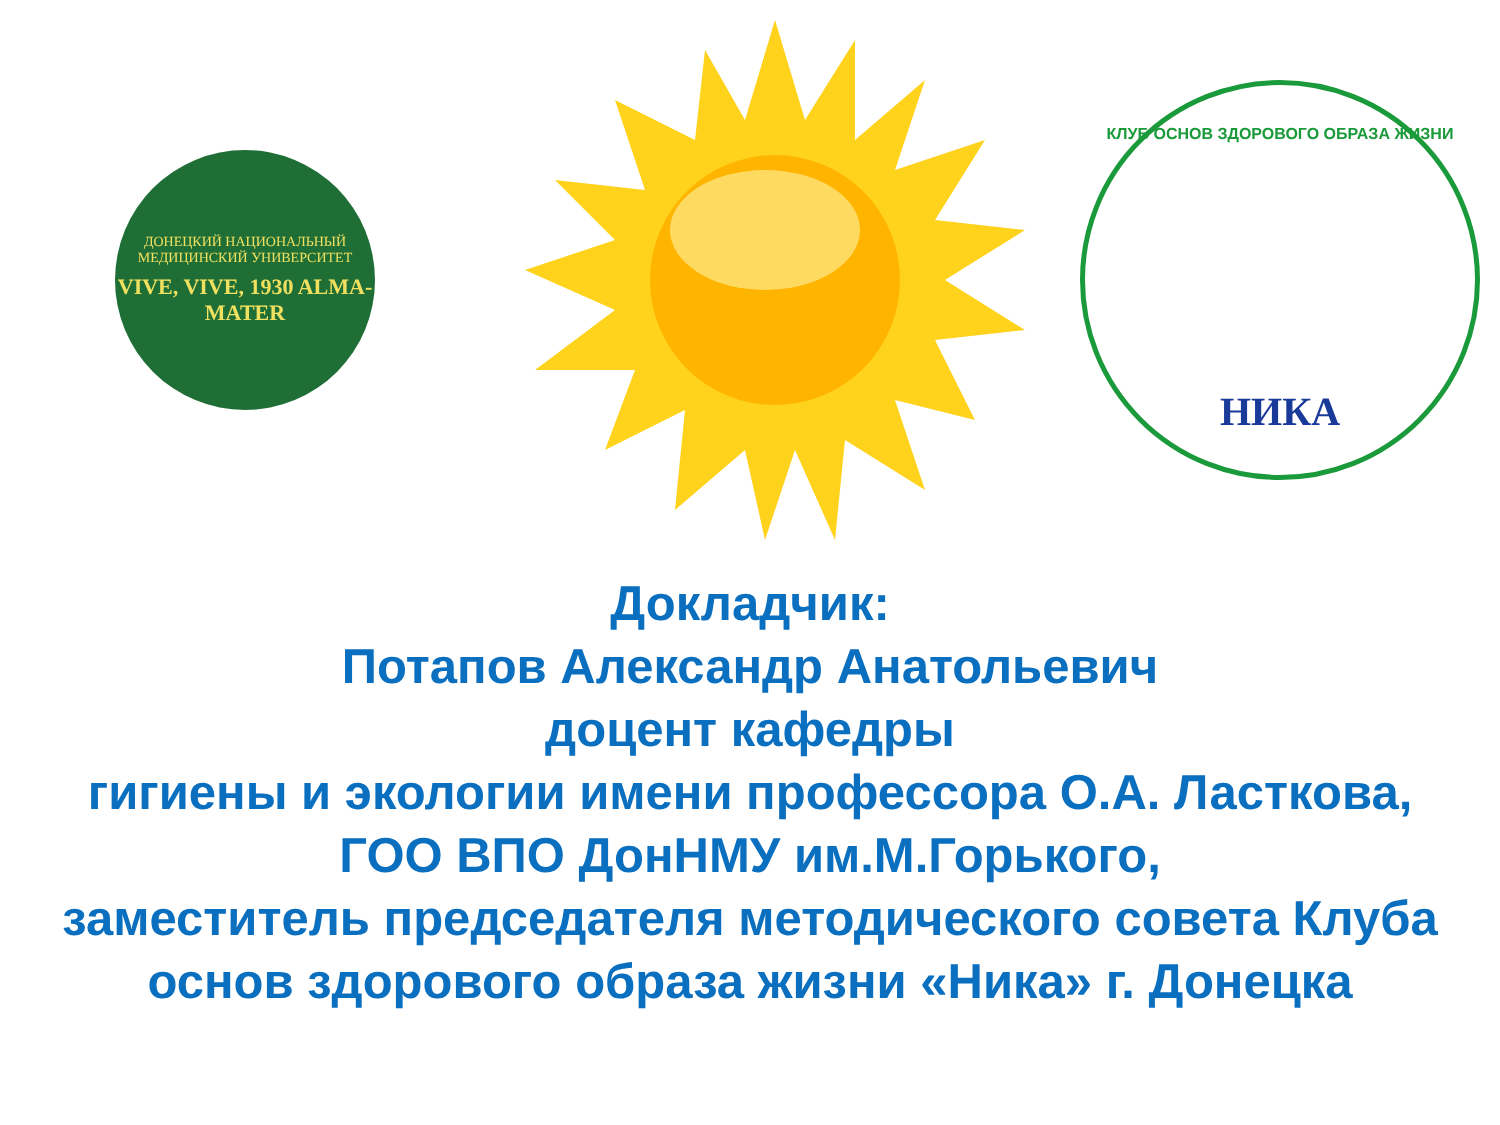ДОНЕЦКИЙ НАЦИОНАЛЬНЫЙ
МЕДИЦИНСКИЙ УНИВЕРСИТЕТ
VIVE, VIVE, 1930 ALMA-MATER
КЛУБ ОСНОВ ЗДОРОВОГО ОБРАЗА ЖИЗНИ
НИКА
Докладчик:
Потапов Александр Анатольевич
доцент кафедры
гигиены и экологии имени профессора О.А. Ласткова,
ГОО ВПО ДонНМУ им.М.Горького,
заместитель председателя методического совета Клуба
основ здорового образа жизни «Ника» г. Донецка